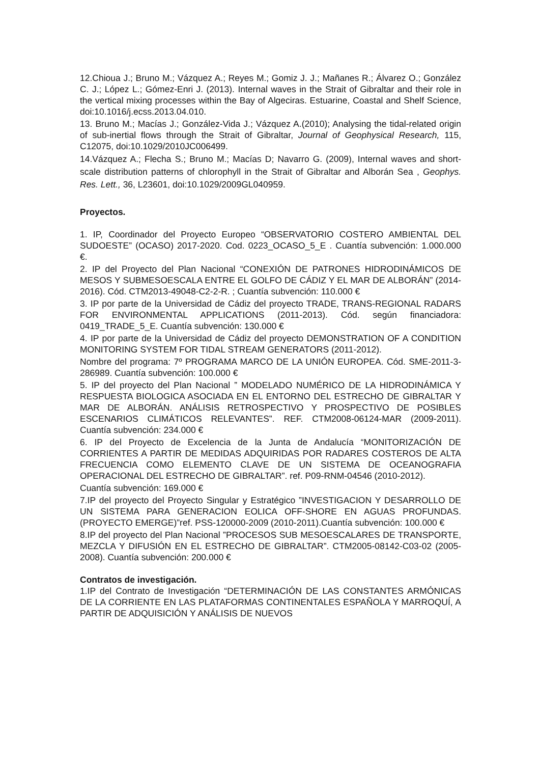12.Chioua J.; Bruno M.; Vázquez A.; Reyes M.; Gomiz J. J.; Mañanes R.; Álvarez O.; González C. J.; López L.; Gómez-Enri J. (2013). Internal waves in the Strait of Gibraltar and their role in the vertical mixing processes within the Bay of Algeciras. Estuarine, Coastal and Shelf Science, doi:10.1016/j.ecss.2013.04.010.
13. Bruno M.; Macías J.; González-Vida J.; Vázquez A.(2010); Analysing the tidal-related origin of sub-inertial flows through the Strait of Gibraltar, Journal of Geophysical Research, 115, C12075, doi:10.1029/2010JC006499.
14.Vázquez A.; Flecha S.; Bruno M.; Macías D; Navarro G. (2009), Internal waves and short-scale distribution patterns of chlorophyll in the Strait of Gibraltar and Alborán Sea , Geophys. Res. Lett., 36, L23601, doi:10.1029/2009GL040959.
Proyectos.
1. IP, Coordinador del Proyecto Europeo “OBSERVATORIO COSTERO AMBIENTAL DEL SUDOESTE” (OCASO) 2017-2020. Cod. 0223_OCASO_5_E . Cuantía subvención: 1.000.000 €.
2. IP del Proyecto del Plan Nacional “CONEXIÓN DE PATRONES HIDRODINÁMICOS DE MESOS Y SUBMESOESCALA ENTRE EL GOLFO DE CÁDIZ Y EL MAR DE ALBORÁN” (2014-2016). Cód. CTM2013-49048-C2-2-R. ; Cuantía subvención: 110.000 €
3. IP por parte de la Universidad de Cádiz del proyecto TRADE, TRANS-REGIONAL RADARS FOR ENVIRONMENTAL APPLICATIONS (2011-2013). Cód. según financiadora: 0419_TRADE_5_E. Cuantía subvención: 130.000 €
4. IP por parte de la Universidad de Cádiz del proyecto DEMONSTRATION OF A CONDITION MONITORING SYSTEM FOR TIDAL STREAM GENERATORS (2011-2012).
Nombre del programa: 7º PROGRAMA MARCO DE LA UNIÓN EUROPEA. Cód. SME-2011-3-286989. Cuantía subvención: 100.000 €
5. IP del proyecto del Plan Nacional ” MODELADO NUMÉRICO DE LA HIDRODINÁMICA Y RESPUESTA BIOLOGICA ASOCIADA EN EL ENTORNO DEL ESTRECHO DE GIBRALTAR Y MAR DE ALBORÁN. ANÁLISIS RETROSPECTIVO Y PROSPECTIVO DE POSIBLES ESCENARIOS CLIMÁTICOS RELEVANTES”. REF. CTM2008-06124-MAR (2009-2011). Cuantía subvención: 234.000 €
6. IP del Proyecto de Excelencia de la Junta de Andalucía “MONITORIZACIÓN DE CORRIENTES A PARTIR DE MEDIDAS ADQUIRIDAS POR RADARES COSTEROS DE ALTA FRECUENCIA COMO ELEMENTO CLAVE DE UN SISTEMA DE OCEANOGRAFIA OPERACIONAL DEL ESTRECHO DE GIBRALTAR”. ref. P09-RNM-04546 (2010-2012).
Cuantía subvención: 169.000 €
7.IP del proyecto del Proyecto Singular y Estratégico ”INVESTIGACION Y DESARROLLO DE UN SISTEMA PARA GENERACION EOLICA OFF-SHORE EN AGUAS PROFUNDAS. (PROYECTO EMERGE)”ref. PSS-120000-2009 (2010-2011).Cuantía subvención: 100.000 €
8.IP del proyecto del Plan Nacional ”PROCESOS SUB MESOESCALARES DE TRANSPORTE, MEZCLA Y DIFUSIÓN EN EL ESTRECHO DE GIBRALTAR”. CTM2005-08142-C03-02 (2005-2008). Cuantía subvención: 200.000 €
Contratos de investigación.
1.IP del Contrato de Investigación “DETERMINACIÓN DE LAS CONSTANTES ARMÓNICAS DE LA CORRIENTE EN LAS PLATAFORMAS CONTINENTALES ESPAÑOLA Y MARROQUÍ, A PARTIR DE ADQUISICIÓN Y ANÁLISIS DE NUEVOS